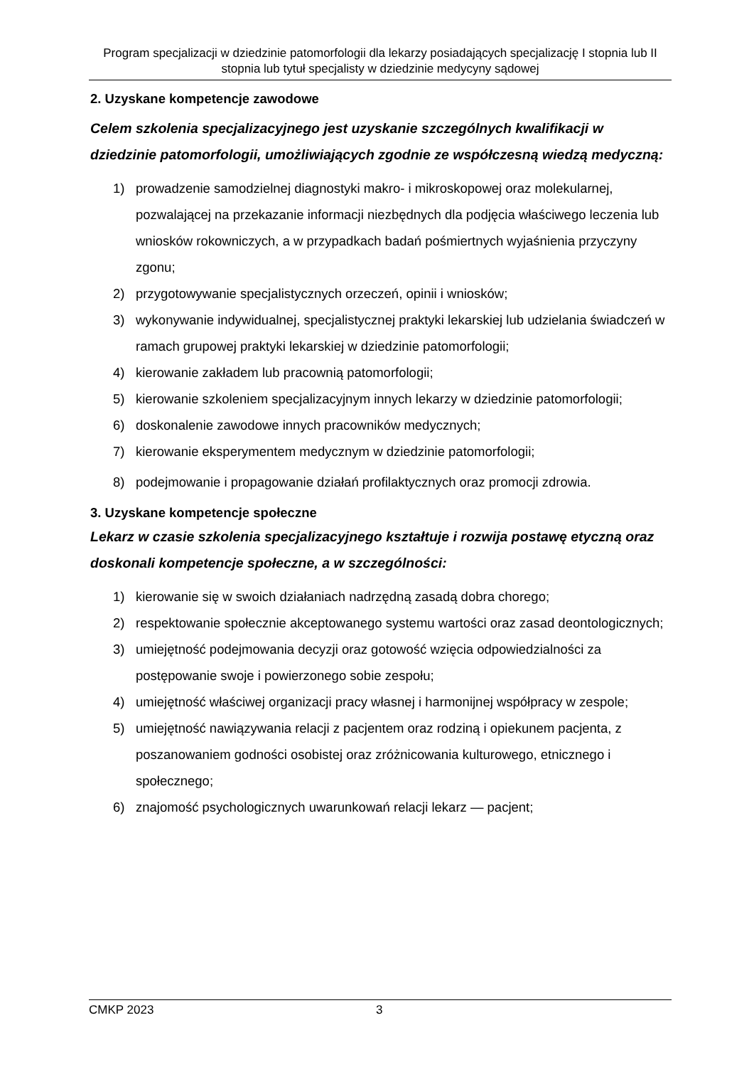Program specjalizacji w dziedzinie patomorfologii dla lekarzy posiadających specjalizację I stopnia lub II stopnia lub tytuł specjalisty w dziedzinie medycyny sądowej
2. Uzyskane kompetencje zawodowe
Celem szkolenia specjalizacyjnego jest uzyskanie szczególnych kwalifikacji w dziedzinie patomorfologii, umożliwiających zgodnie ze współczesną wiedzą medyczną:
1) prowadzenie samodzielnej diagnostyki makro- i mikroskopowej oraz molekularnej, pozwalającej na przekazanie informacji niezbędnych dla podjęcia właściwego leczenia lub wniosków rokowniczych, a w przypadkach badań pośmiertnych wyjaśnienia przyczyny zgonu;
2) przygotowywanie specjalistycznych orzeczeń, opinii i wniosków;
3) wykonywanie indywidualnej, specjalistycznej praktyki lekarskiej lub udzielania świadczeń w ramach grupowej praktyki lekarskiej w dziedzinie patomorfologii;
4) kierowanie zakładem lub pracownią patomorfologii;
5) kierowanie szkoleniem specjalizacyjnym innych lekarzy w dziedzinie patomorfologii;
6) doskonalenie zawodowe innych pracowników medycznych;
7) kierowanie eksperymentem medycznym w dziedzinie patomorfologii;
8) podejmowanie i propagowanie działań profilaktycznych oraz promocji zdrowia.
3. Uzyskane kompetencje społeczne
Lekarz w czasie szkolenia specjalizacyjnego kształtuje i rozwija postawę etyczną oraz doskonali kompetencje społeczne, a w szczególności:
1) kierowanie się w swoich działaniach nadrzędną zasadą dobra chorego;
2) respektowanie społecznie akceptowanego systemu wartości oraz zasad deontologicznych;
3) umiejętność podejmowania decyzji oraz gotowość wzięcia odpowiedzialności za postępowanie swoje i powierzonego sobie zespołu;
4) umiejętność właściwej organizacji pracy własnej i harmonijnej współpracy w zespole;
5) umiejętność nawiązywania relacji z pacjentem oraz rodziną i opiekunem pacjenta, z poszanowaniem godności osobistej oraz zróżnicowania kulturowego, etnicznego i społecznego;
6) znajomość psychologicznych uwarunkowań relacji lekarz — pacjent;
CMKP 2023 3